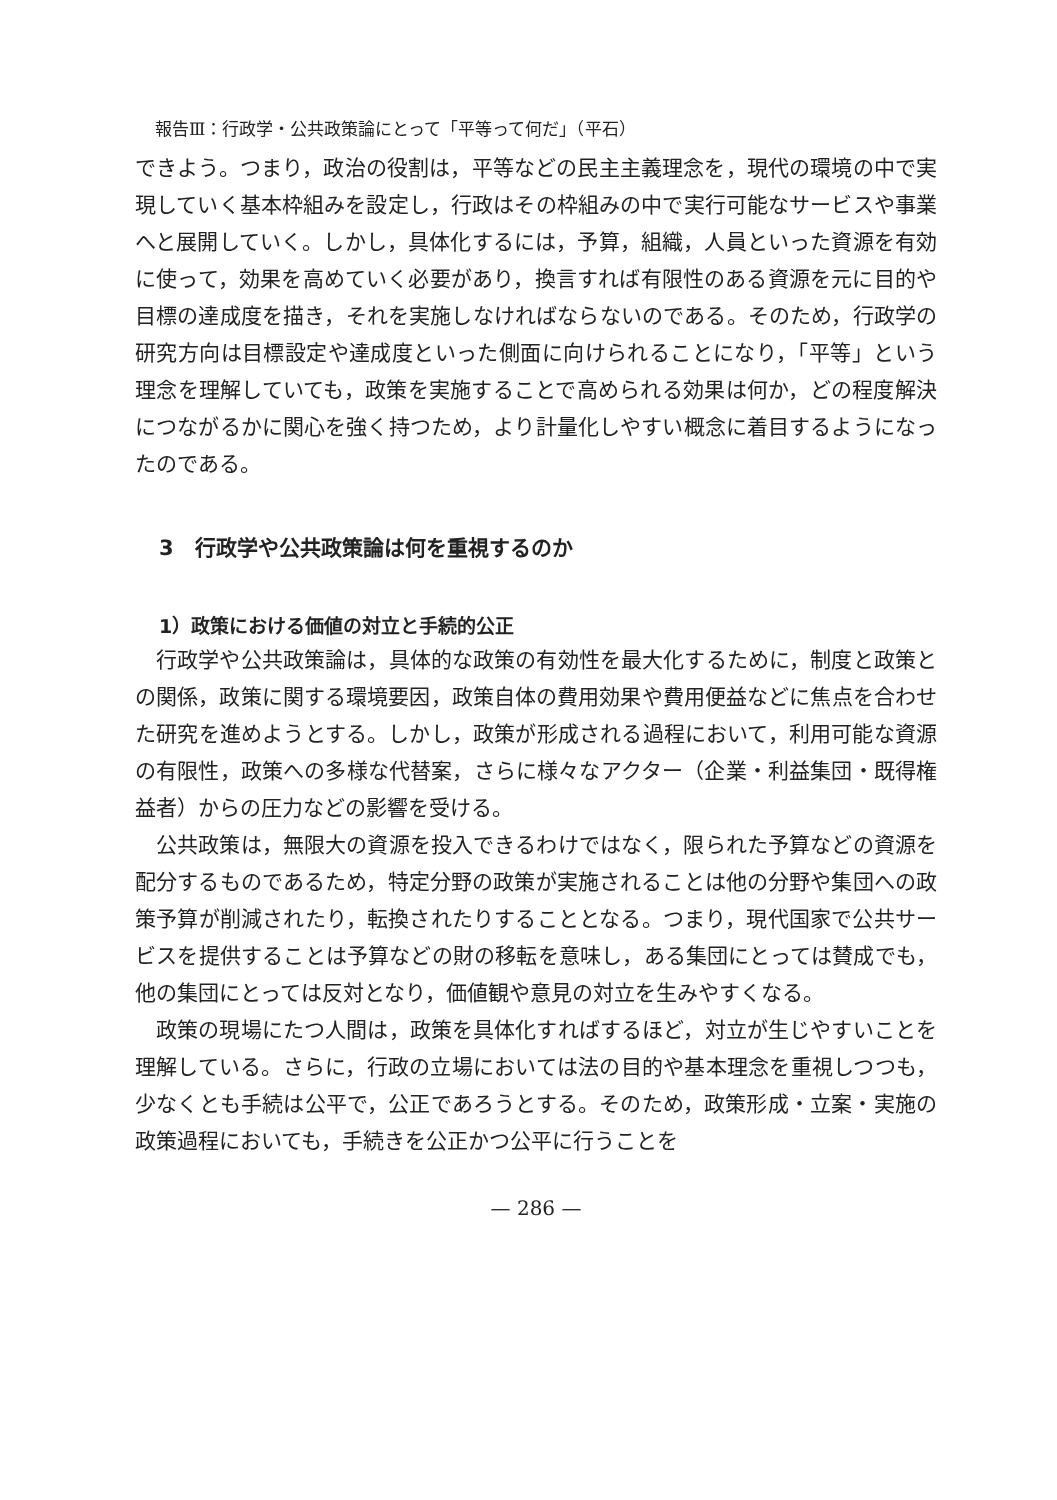報告Ⅲ：行政学・公共政策論にとって「平等って何だ」（平石）
できよう。つまり，政治の役割は，平等などの民主主義理念を，現代の環境の中で実現していく基本枠組みを設定し，行政はその枠組みの中で実行可能なサービスや事業へと展開していく。しかし，具体化するには，予算，組織，人員といった資源を有効に使って，効果を高めていく必要があり，換言すれば有限性のある資源を元に目的や目標の達成度を描き，それを実施しなければならないのである。そのため，行政学の研究方向は目標設定や達成度といった側面に向けられることになり，「平等」という理念を理解していても，政策を実施することで高められる効果は何か，どの程度解決につながるかに関心を強く持つため，より計量化しやすい概念に着目するようになったのである。
3　行政学や公共政策論は何を重視するのか
1）政策における価値の対立と手続的公正
行政学や公共政策論は，具体的な政策の有効性を最大化するために，制度と政策との関係，政策に関する環境要因，政策自体の費用効果や費用便益などに焦点を合わせた研究を進めようとする。しかし，政策が形成される過程において，利用可能な資源の有限性，政策への多様な代替案，さらに様々なアクター（企業・利益集団・既得権益者）からの圧力などの影響を受ける。
公共政策は，無限大の資源を投入できるわけではなく，限られた予算などの資源を配分するものであるため，特定分野の政策が実施されることは他の分野や集団への政策予算が削減されたり，転換されたりすることとなる。つまり，現代国家で公共サービスを提供することは予算などの財の移転を意味し，ある集団にとっては賛成でも，他の集団にとっては反対となり，価値観や意見の対立を生みやすくなる。
政策の現場にたつ人間は，政策を具体化すればするほど，対立が生じやすいことを理解している。さらに，行政の立場においては法の目的や基本理念を重視しつつも，少なくとも手続は公平で，公正であろうとする。そのため，政策形成・立案・実施の政策過程においても，手続きを公正かつ公平に行うことを
— 286 —